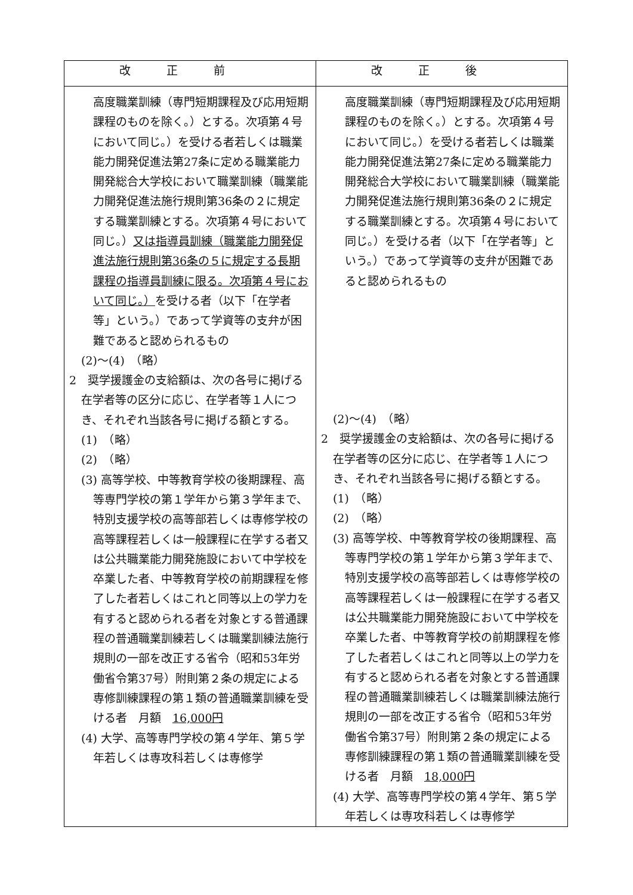| 改正前 | 改正後 |
| --- | --- |
| 高度職業訓練（専門短期課程及び応用短期課程のものを除く。）とする。次項第４号において同じ。）を受ける者若しくは職業能力開発促進法第27条に定める職業能力開発総合大学校において職業訓練（職業能力開発促進法施行規則第36条の２に規定する職業訓練とする。次項第４号において同じ。） 又は指導員訓練（職業能力開発促進法施行規則第36条の５に規定する長期課程の指導員訓練に限る。次項第４号において同じ。） を受ける者（以下「在学者等」という。）であって学資等の支弁が困難であると認められるもの (2)～(4) （略） 2 奨学援護金の支給額は、次の各号に掲げる在学者等の区分に応じ、在学者等１人につき、それぞれ当該各号に掲げる額とする。 (1) （略） (2) （略） (3) 高等学校、中等教育学校の後期課程、高等専門学校の第１学年から第３学年まで、特別支援学校の高等部若しくは専修学校の高等課程若しくは一般課程に在学する者又は公共職業能力開発施設において中学校を卒業した者、中等教育学校の前期課程を修了した者若しくはこれと同等以上の学力を有すると認められる者を対象とする普通課程の普通職業訓練若しくは職業訓練法施行規則の一部を改正する省令（昭和53年労働省令第37号）附則第２条の規定による専修訓練課程の第１類の普通職業訓練を受ける者 月額 16,000円 (4) 大学、高等専門学校の第４学年、第５学年若しくは専攻科若しくは専修学 | 高度職業訓練（専門短期課程及び応用短期課程のものを除く。）とする。次項第４号において同じ。）を受ける者若しくは職業能力開発促進法第27条に定める職業能力開発総合大学校において職業訓練（職業能力開発促進法施行規則第36条の２に規定する職業訓練とする。次項第４号において同じ。）を受ける者（以下「在学者等」という。）であって学資等の支弁が困難であると認められるもの (2)～(4) （略） 2 奨学援護金の支給額は、次の各号に掲げる在学者等の区分に応じ、在学者等１人につき、それぞれ当該各号に掲げる額とする。 (1) （略） (2) （略） (3) 高等学校、中等教育学校の後期課程、高等専門学校の第１学年から第３学年まで、特別支援学校の高等部若しくは専修学校の高等課程若しくは一般課程に在学する者又は公共職業能力開発施設において中学校を卒業した者、中等教育学校の前期課程を修了した者若しくはこれと同等以上の学力を有すると認められる者を対象とする普通課程の普通職業訓練若しくは職業訓練法施行規則の一部を改正する省令（昭和53年労働省令第37号）附則第２条の規定による専修訓練課程の第１類の普通職業訓練を受ける者 月額 18,000円 (4) 大学、高等専門学校の第４学年、第５学年若しくは専攻科若しくは専修学 |